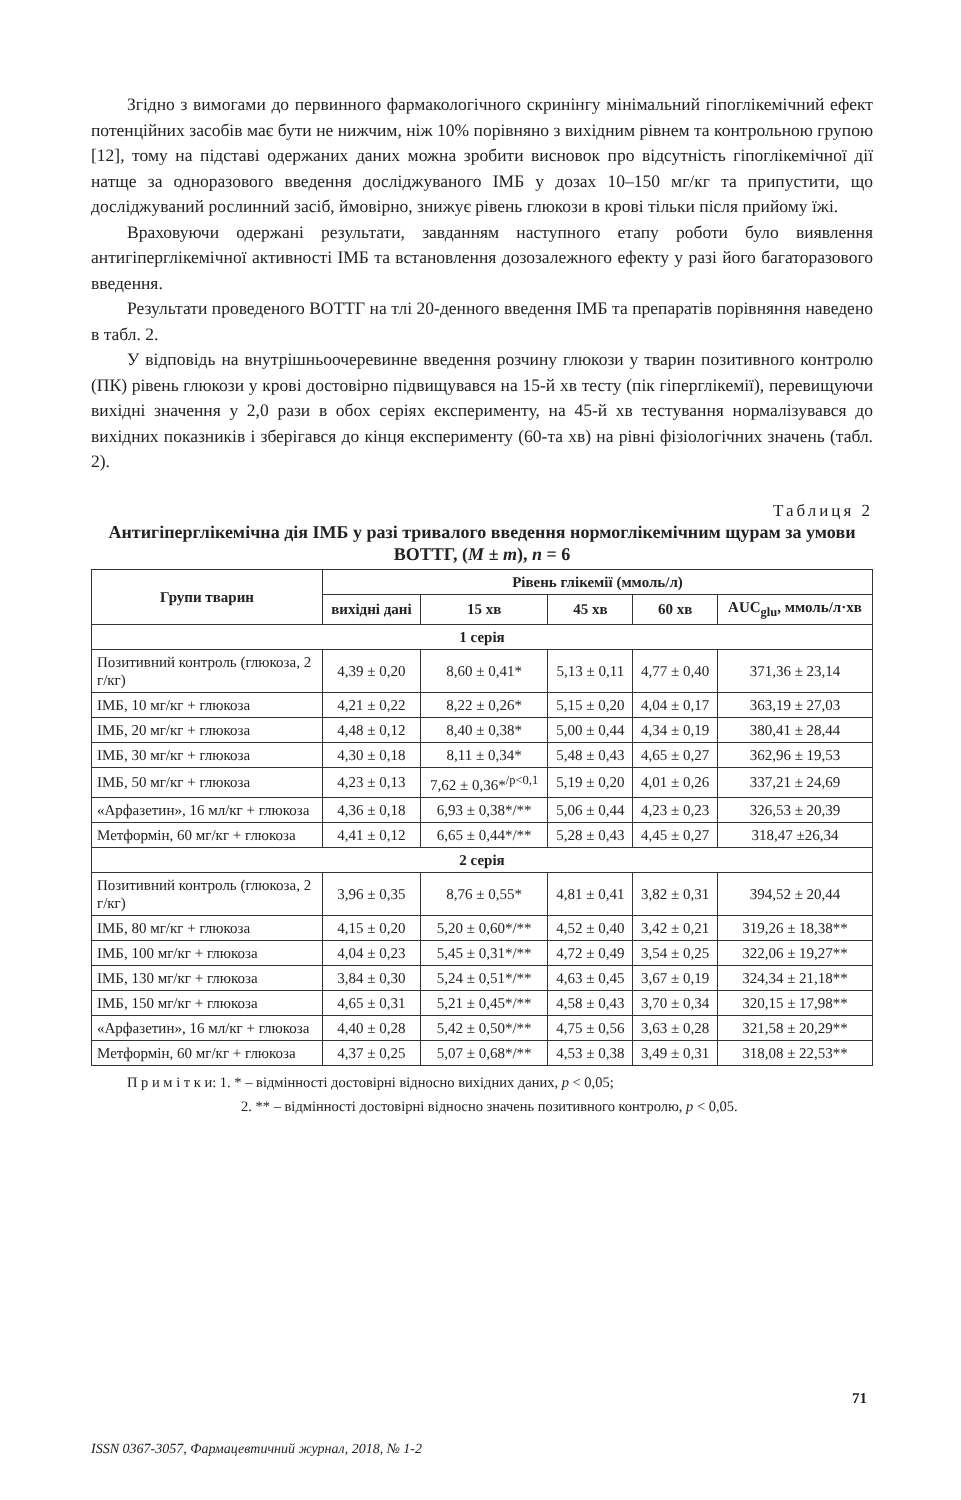Згідно з вимогами до первинного фармакологічного скринінгу мінімальний гіпоглікемічний ефект потенційних засобів має бути не нижчим, ніж 10% порівняно з вихідним рівнем та контрольною групою [12], тому на підставі одержаних даних можна зробити висновок про відсутність гіпоглікемічної дії натще за одноразового введення досліджуваного ІМБ у дозах 10–150 мг/кг та припустити, що досліджуваний рослинний засіб, ймовірно, знижує рівень глюкози в крові тільки після прийому їжі.
Враховуючи одержані результати, завданням наступного етапу роботи було виявлення антигіперглікемічної активності ІМБ та встановлення дозозалежного ефекту у разі його багаторазового введення.
Результати проведеного ВОТТГ на тлі 20-денного введення ІМБ та препаратів порівняння наведено в табл. 2.
У відповідь на внутрішньоочеревинне введення розчину глюкози у тварин позитивного контролю (ПК) рівень глюкози у крові достовірно підвищувався на 15-й хв тесту (пік гіперглікемії), перевищуючи вихідні значення у 2,0 рази в обох серіях експерименту, на 45-й хв тестування нормалізувався до вихідних показників і зберігався до кінця експерименту (60-та хв) на рівні фізіологічних значень (табл. 2).
Таблиця 2
Антигіперглікемічна дія ІМБ у разі тривалого введення нормоглікемічним щурам за умови ВОТТГ, (M ± m), n = 6
| Групи тварин | Рівень глікемії (ммоль/л) | | | | |
| --- | --- | --- | --- | --- | --- |
| | вихідні дані | 15 хв | 45 хв | 60 хв | AUC<sub>glu</sub>, ммоль/л·хв |
| 1 серія | | | | | |
| Позитивний контроль (глюкоза, 2 г/кг) | 4,39 ± 0,20 | 8,60 ± 0,41* | 5,13 ± 0,11 | 4,77 ± 0,40 | 371,36 ± 23,14 |
| ІМБ, 10 мг/кг + глюкоза | 4,21 ± 0,22 | 8,22 ± 0,26* | 5,15 ± 0,20 | 4,04 ± 0,17 | 363,19 ± 27,03 |
| ІМБ, 20 мг/кг + глюкоза | 4,48 ± 0,12 | 8,40 ± 0,38* | 5,00 ± 0,44 | 4,34 ± 0,19 | 380,41 ± 28,44 |
| ІМБ, 30 мг/кг + глюкоза | 4,30 ± 0,18 | 8,11 ± 0,34* | 5,48 ± 0,43 | 4,65 ± 0,27 | 362,96 ± 19,53 |
| ІМБ, 50 мг/кг + глюкоза | 4,23 ± 0,13 | 7,62 ± 0,36*<sup>/p<0,1</sup> | 5,19 ± 0,20 | 4,01 ± 0,26 | 337,21 ± 24,69 |
| «Арфазетин», 16 мл/кг + глюкоза | 4,36 ± 0,18 | 6,93 ± 0,38*/** | 5,06 ± 0,44 | 4,23 ± 0,23 | 326,53 ± 20,39 |
| Метформін, 60 мг/кг + глюкоза | 4,41 ± 0,12 | 6,65 ± 0,44*/** | 5,28 ± 0,43 | 4,45 ± 0,27 | 318,47 ±26,34 |
| 2 серія | | | | | |
| Позитивний контроль (глюкоза, 2 г/кг) | 3,96 ± 0,35 | 8,76 ± 0,55* | 4,81 ± 0,41 | 3,82 ± 0,31 | 394,52 ± 20,44 |
| ІМБ, 80 мг/кг + глюкоза | 4,15 ± 0,20 | 5,20 ± 0,60*/** | 4,52 ± 0,40 | 3,42 ± 0,21 | 319,26 ± 18,38** |
| ІМБ, 100 мг/кг + глюкоза | 4,04 ± 0,23 | 5,45 ± 0,31*/** | 4,72 ± 0,49 | 3,54 ± 0,25 | 322,06 ± 19,27** |
| ІМБ, 130 мг/кг + глюкоза | 3,84 ± 0,30 | 5,24 ± 0,51*/** | 4,63 ± 0,45 | 3,67 ± 0,19 | 324,34 ± 21,18** |
| ІМБ, 150 мг/кг + глюкоза | 4,65 ± 0,31 | 5,21 ± 0,45*/** | 4,58 ± 0,43 | 3,70 ± 0,34 | 320,15 ± 17,98** |
| «Арфазетин», 16 мл/кг + глюкоза | 4,40 ± 0,28 | 5,42 ± 0,50*/** | 4,75 ± 0,56 | 3,63 ± 0,28 | 321,58 ± 20,29** |
| Метформін, 60 мг/кг + глюкоза | 4,37 ± 0,25 | 5,07 ± 0,68*/** | 4,53 ± 0,38 | 3,49 ± 0,31 | 318,08 ± 22,53** |
П р и м і т к и: 1. * – відмінності достовірні відносно вихідних даних, p < 0,05;
2. ** – відмінності достовірні відносно значень позитивного контролю, p < 0,05.
71
ISSN 0367-3057, Фармацевтичний журнал, 2018, № 1-2